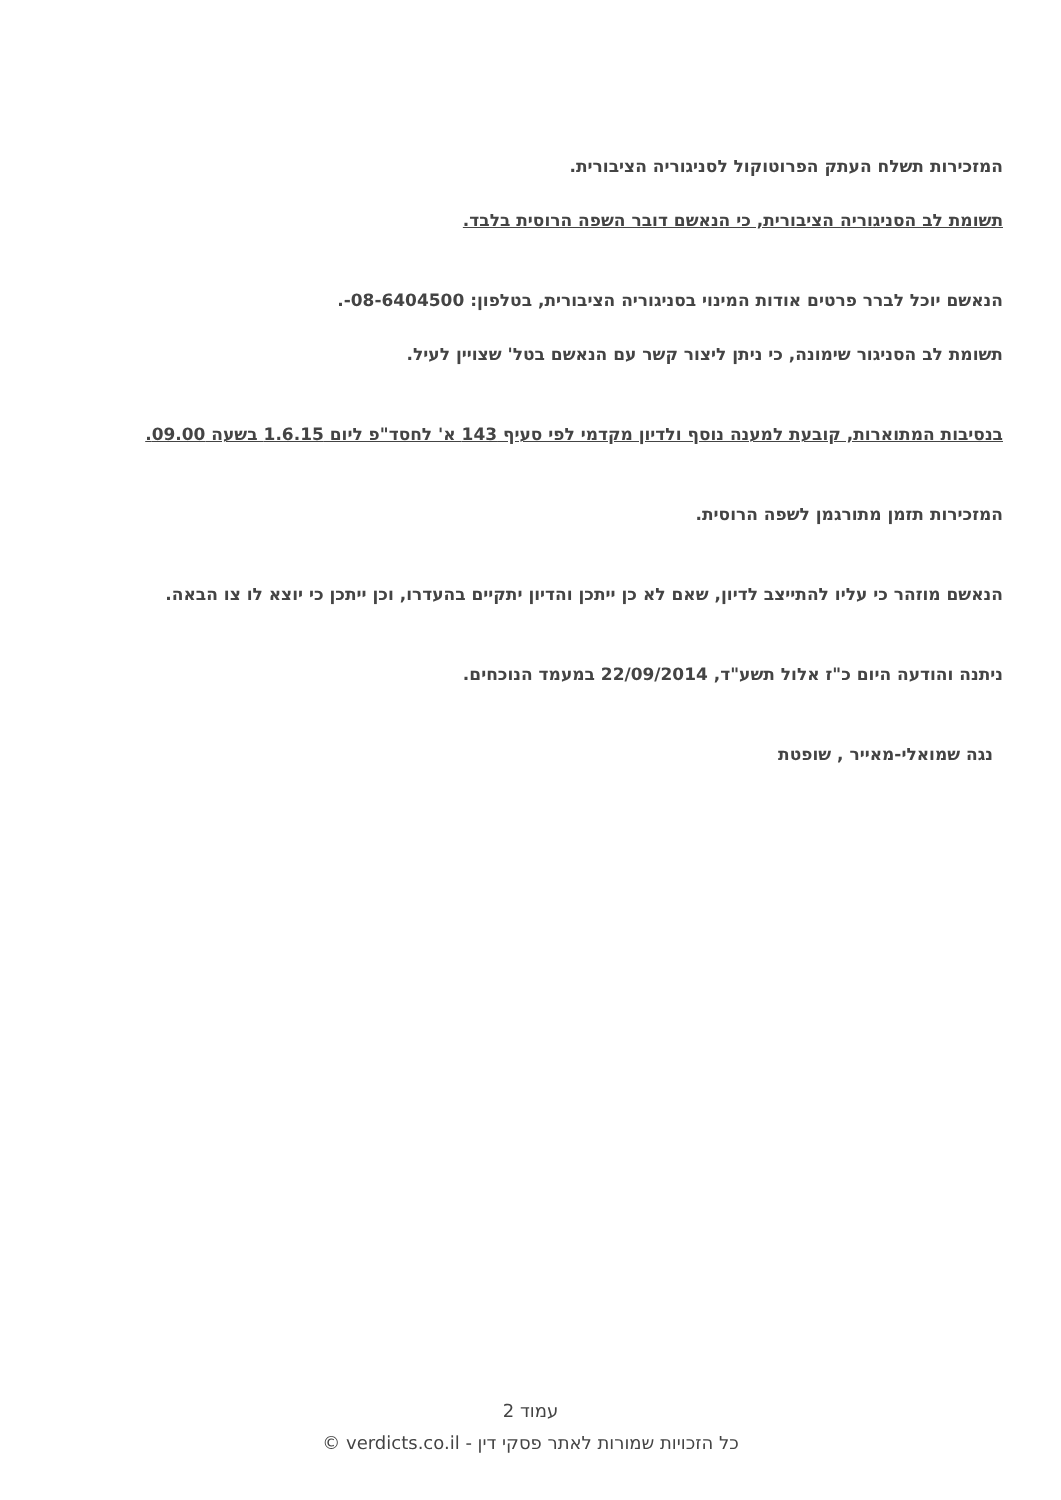המזכירות תשלח העתק הפרוטוקול לסניגוריה הציבורית.
תשומת לב הסניגוריה הציבורית, כי הנאשם דובר השפה הרוסית בלבד.
הנאשם יוכל לברר פרטים אודות המינוי בסניגוריה הציבורית, בטלפון: ‎-08-6404500.
תשומת לב הסניגור שימונה, כי ניתן ליצור קשר עם הנאשם בטל' שצויין לעיל.
בנסיבות המתוארות, קובעת למענה נוסף ולדיון מקדמי לפי סעיף 143 א' לחסד"פ ליום 1.6.15 בשעה 09.00.
המזכירות תזמן מתורגמן לשפה הרוסית.
הנאשם מוזהר כי עליו להתייצב לדיון, שאם לא כן ייתכן והדיון יתקיים בהעדרו, וכן ייתכן כי יוצא לו צו הבאה.
ניתנה והודעה היום כ"ז אלול תשע"ד, 22/09/2014 במעמד הנוכחים.
נגה שמואלי-מאייר , שופטת
עמוד 2
כל הזכויות שמורות לאתר פסקי דין - verdicts.co.il ©